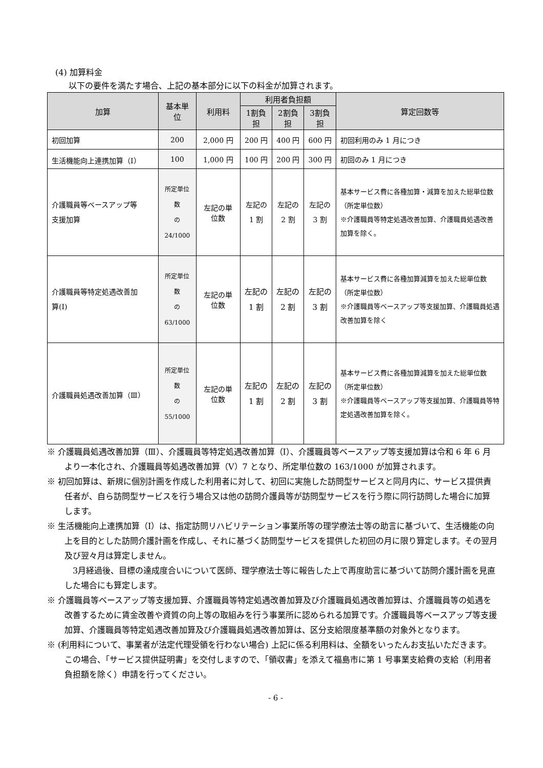(4) 加算料金
以下の要件を満たす場合、上記の基本部分に以下の料金が加算されます。
| 加算 | 基本単位 | 利用料 | 利用者負担額 | | | 算定回数等 |
| --- | --- | --- | --- | --- | --- | --- |
| | | | 1割負担 | 2割負担 | 3割負担 | |
| 初回加算 | 200 | 2,000 円 | 200 円 | 400 円 | 600 円 | 初回利用のみ 1 月につき |
| 生活機能向上連携加算（Ⅰ） | 100 | 1,000 円 | 100 円 | 200 円 | 300 円 | 初回のみ 1 月につき |
| 介護職員等ベースアップ等 支援加算 | 所定単位数 の 24/1000 | 左記の単位数 | 左記の 1 割 | 左記の 2 割 | 左記の 3 割 | 基本サービス費に各種加算・減算を加えた総単位数（所定単位数） ※介護職員等特定処遇改善加算、介護職員処遇改善加算を除く。 |
| 介護職員等特定処遇改善加 算(Ⅰ) | 所定単位数 の 63/1000 | 左記の単位数 | 左記の 1 割 | 左記の 2 割 | 左記の 3 割 | 基本サービス費に各種加算減算を加えた総単位数（所定単位数） ※介護職員等ベースアップ等支援加算、介護職員処遇改善加算を除く |
| 介護職員処遇改善加算（Ⅲ） | 所定単位数 の 55/1000 | 左記の単位数 | 左記の 1 割 | 左記の 2 割 | 左記の 3 割 | 基本サービス費に各種加算減算を加えた総単位数（所定単位数） ※介護職員等ベースアップ等支援加算、介護職員等特定処遇改善加算を除く。 |
※ 介護職員処遇改善加算（Ⅲ）、介護職員等特定処遇改善加算（Ⅰ）、介護職員等ベースアップ等支援加算は令和 6 年 6 月より一本化され、介護職員等処遇改善加算（Ⅴ）7 となり、所定単位数の 163/1000 が加算されます。
※ 初回加算は、新規に個別計画を作成した利用者に対して、初回に実施した訪問型サービスと同月内に、サービス提供責任者が、自ら訪問型サービスを行う場合又は他の訪問介護員等が訪問型サービスを行う際に同行訪問した場合に加算します。
※ 生活機能向上連携加算（Ⅰ）は、指定訪問リハビリテーション事業所等の理学療法士等の助言に基づいて、生活機能の向上を目的とした訪問介護計画を作成し、それに基づく訪問型サービスを提供した初回の月に限り算定します。その翌月及び翌々月は算定しません。
　3月経過後、目標の達成度合いについて医師、理学療法士等に報告した上で再度助言に基づいて訪問介護計画を見直した場合にも算定します。
※ 介護職員等ベースアップ等支援加算、介護職員等特定処遇改善加算及び介護職員処遇改善加算は、介護職員等の処遇を改善するために賃金改善や資質の向上等の取組みを行う事業所に認められる加算です。介護職員等ベースアップ等支援加算、介護職員等特定処遇改善加算及び介護職員処遇改善加算は、区分支給限度基準額の対象外となります。
※ (利用料について、事業者が法定代理受領を行わない場合) 上記に係る利用料は、全額をいったんお支払いただきます。この場合、「サービス提供証明書」を交付しますので、「領収書」を添えて福島市に第 1 号事業支給費の支給（利用者負担額を除く）申請を行ってください。
- 6 -